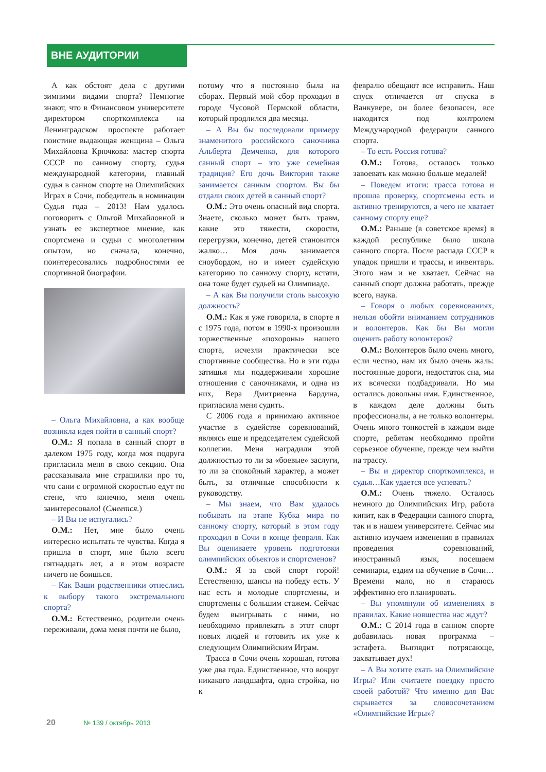ВНЕ АУДИТОРИИ
А как обстоят дела с другими зимними видами спорта? Немногие знают, что в Финансовом университете директором спорткомплекса на Ленинградском проспекте работает поистине выдающая женщина – Ольга Михайловна Крючкова: мастер спорта СССР по санному спорту, судья международной категории, главный судья в санном спорте на Олимпийских Играх в Сочи, победитель в номинации Судья года – 2013! Нам удалось поговорить с Ольгой Михайловной и узнать ее экспертное мнение, как спортсмена и судьи с многолетним опытом, но сначала, конечно, поинтересовались подробностями ее спортивной биографии.
– Ольга Михайловна, а как вообще возникла идея пойти в санный спорт?
О.М.: Я попала в санный спорт в далеком 1975 году, когда моя подруга пригласила меня в свою секцию. Она рассказывала мне страшилки про то, что сани с огромной скоростью едут по стене, что конечно, меня очень заинтересовало! (Смеется.)
– И Вы не испугались?
О.М.: Нет, мне было очень интересно испытать те чувства. Когда я пришла в спорт, мне было всего пятнадцать лет, а в этом возрасте ничего не боишься.
– Как Ваши родственники отнеслись к выбору такого экстремального спорта?
О.М.: Естественно, родители очень переживали, дома меня почти не было,
потому что я постоянно была на сборах. Первый мой сбор проходил в городе Чусовой Пермской области, который продлился два месяца.
– А Вы бы последовали примеру знаменитого российского саночника Альберта Демченко, для которого санный спорт – это уже семейная традиция? Его дочь Виктория также занимается санным спортом. Вы бы отдали своих детей в санный спорт?
О.М.: Это очень опасный вид спорта. Знаете, сколько может быть травм, какие это тяжести, скорости, перегрузки, конечно, детей становится жалко… Моя дочь занимается сноубордом, но и имеет судейскую категорию по санному спорту, кстати, она тоже будет судьей на Олимпиаде.
– А как Вы получили столь высокую должность?
О.М.: Как я уже говорила, в спорте я с 1975 года, потом в 1990-х произошли торжественные «похороны» нашего спорта, исчезли практически все спортивные сообщества. Но в эти годы затишья мы поддерживали хорошие отношения с саночниками, и одна из них, Вера Дмитриевна Бардина, пригласила меня судить.
С 2006 года я принимаю активное участие в судействе соревнований, являясь еще и председателем судейской коллегии. Меня наградили этой должностью то ли за «боевые» заслуги, то ли за спокойный характер, а может быть, за отличные способности к руководству.
– Мы знаем, что Вам удалось побывать на этапе Кубка мира по санному спорту, который в этом году проходил в Сочи в конце февраля. Как Вы оцениваете уровень подготовки олимпийских объектов и спортсменов?
О.М.: Я за свой спорт горой! Естественно, шансы на победу есть. У нас есть и молодые спортсмены, и спортсмены с большим стажем. Сейчас будем выигрывать с ними, но необходимо привлекать в этот спорт новых людей и готовить их уже к следующим Олимпийским Играм.
Трасса в Сочи очень хорошая, готова уже два года. Единственное, что вокруг никакого ландшафта, одна стройка, но к
февралю обещают все исправить. Наш спуск отличается от спуска в Ванкувере, он более безопасен, все находится под контролем Международной федерации санного спорта.
– То есть Россия готова?
О.М.: Готова, осталось только завоевать как можно больше медалей!
– Поведем итоги: трасса готова и прошла проверку, спортсмены есть и активно тренируются, а чего не хватает санному спорту еще?
О.М.: Раньше (в советское время) в каждой республике было школа санного спорта. После распада СССР в упадок пришли и трассы, и инвентарь. Этого нам и не хватает. Сейчас на санный спорт должна работать, прежде всего, наука.
– Говоря о любых соревнованиях, нельзя обойти вниманием сотрудников и волонтеров. Как бы Вы могли оценить работу волонтеров?
О.М.: Волонтеров было очень много, если честно, нам их было очень жаль: постоянные дороги, недостаток сна, мы их всячески подбадривали. Но мы остались довольны ими. Единственное, в каждом деле должны быть профессионалы, а не только волонтеры. Очень много тонкостей в каждом виде спорте, ребятам необходимо пройти серьезное обучение, прежде чем выйти на трассу.
– Вы и директор спорткомплекса, и судья…Как удается все успевать?
О.М.: Очень тяжело. Осталось немного до Олимпийских Игр, работа кипит, как в Федерации санного спорта, так и в нашем университете. Сейчас мы активно изучаем изменения в правилах проведения соревнований, иностранный язык, посещаем семинары, ездим на обучение в Сочи… Времени мало, но я стараюсь эффективно его планировать.
– Вы упомянули об изменениях в правилах. Какие новшества нас ждут?
О.М.: С 2014 года в санном спорте добавилась новая программа – эстафета. Выглядит потрясающе, захватывает дух!
– А Вы хотите ехать на Олимпийские Игры? Или считаете поездку просто своей работой? Что именно для Вас скрывается за словосочетанием «Олимпийские Игры»?
20 № 139 / октябрь 2013